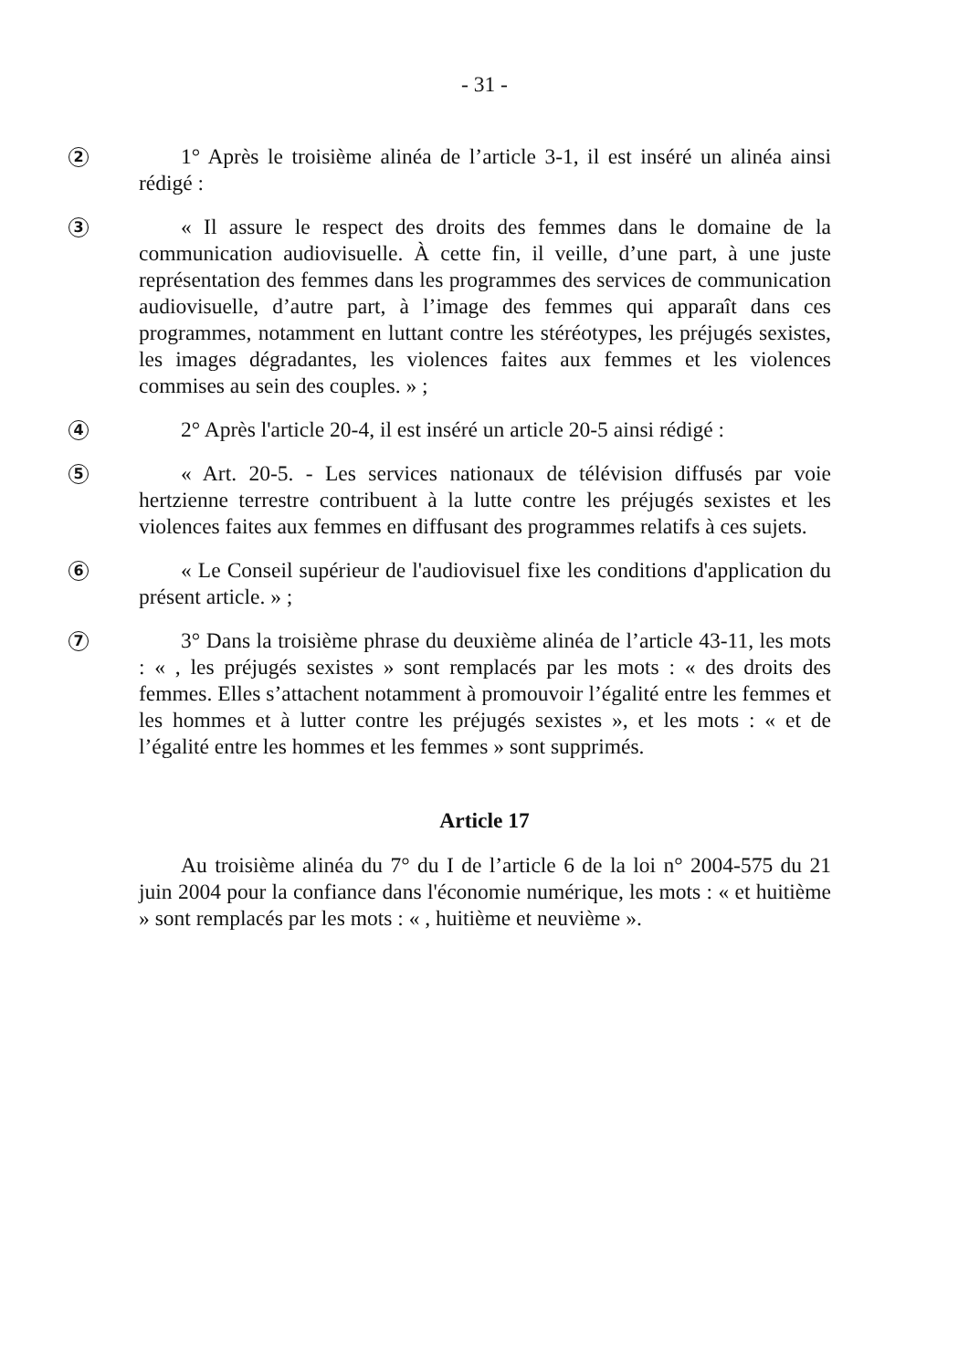- 31 -
2
1° Après le troisième alinéa de l’article 3-1, il est inséré un alinéa ainsi rédigé :
3
« Il assure le respect des droits des femmes dans le domaine de la communication audiovisuelle. À cette fin, il veille, d’une part, à une juste représentation des femmes dans les programmes des services de communication audiovisuelle, d’autre part, à l’image des femmes qui apparaît dans ces programmes, notamment en luttant contre les stéréotypes, les préjugés sexistes, les images dégradantes, les violences faites aux femmes et les violences commises au sein des couples. » ;
4
2° Après l'article 20-4, il est inséré un article 20-5 ainsi rédigé :
5
« Art. 20-5. - Les services nationaux de télévision diffusés par voie hertzienne terrestre contribuent à la lutte contre les préjugés sexistes et les violences faites aux femmes en diffusant des programmes relatifs à ces sujets.
6
« Le Conseil supérieur de l'audiovisuel fixe les conditions d'application du présent article. » ;
7
3° Dans la troisième phrase du deuxième alinéa de l’article 43-11, les mots : « , les préjugés sexistes » sont remplacés par les mots : « des droits des femmes. Elles s’attachent notamment à promouvoir l’égalité entre les femmes et les hommes et à lutter contre les préjugés sexistes », et les mots : « et de l’égalité entre les hommes et les femmes » sont supprimés.
Article 17
Au troisième alinéa du 7° du I de l’article 6 de la loi n° 2004-575 du 21 juin 2004 pour la confiance dans l'économie numérique, les mots : « et huitième » sont remplacés par les mots : « , huitième et neuvième ».